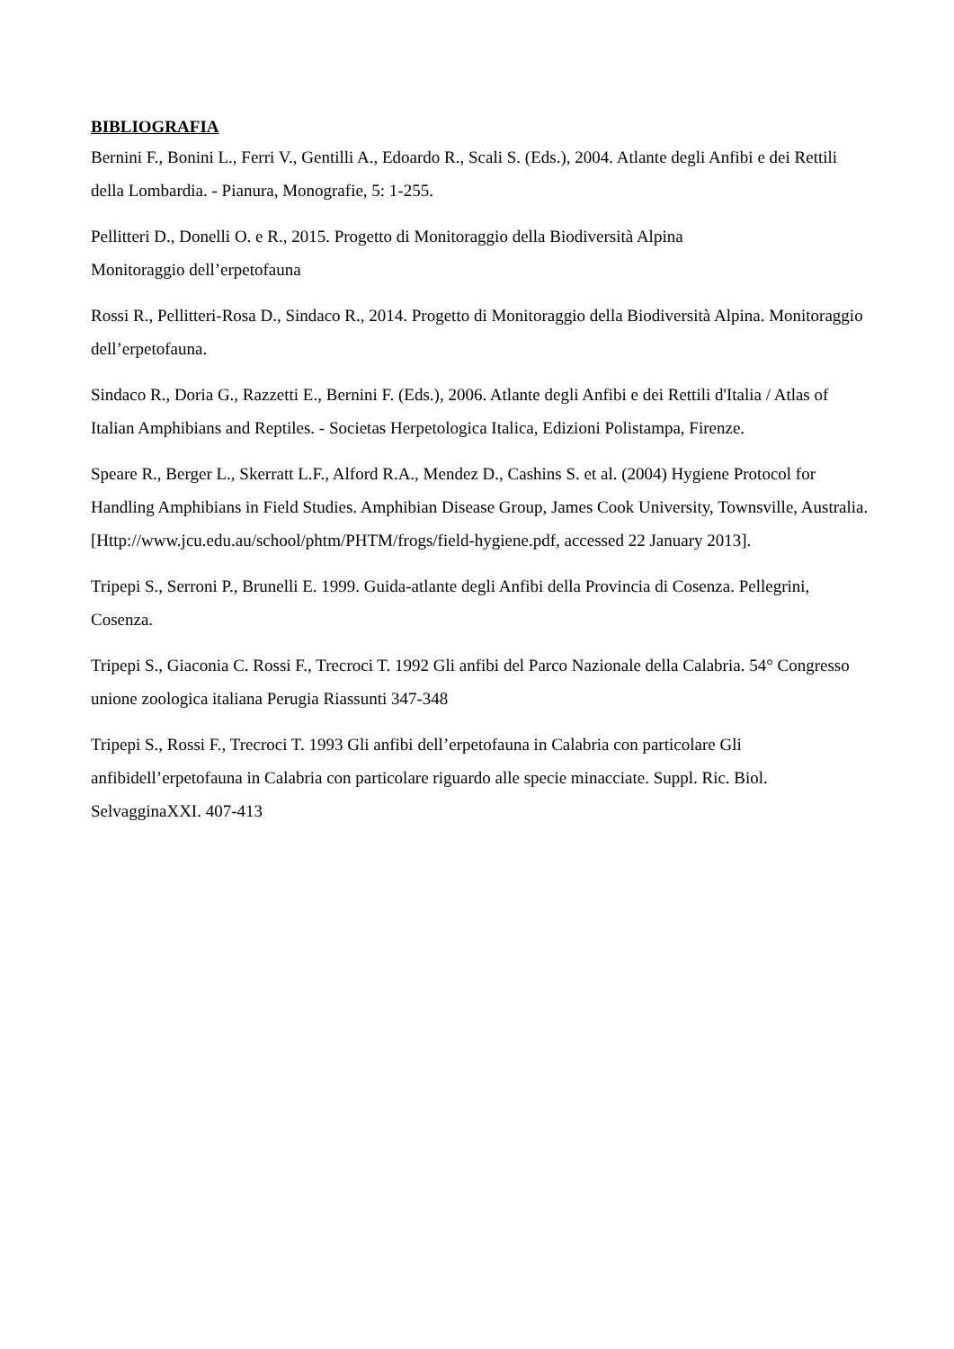BIBLIOGRAFIA
Bernini F., Bonini L., Ferri V., Gentilli A., Edoardo R., Scali S. (Eds.), 2004. Atlante degli Anfibi e dei Rettili della Lombardia. - Pianura, Monografie, 5: 1-255.
Pellitteri D., Donelli O. e R., 2015. Progetto di Monitoraggio della Biodiversità Alpina
Monitoraggio dell’erpetofauna
Rossi R., Pellitteri-Rosa D., Sindaco R., 2014. Progetto di Monitoraggio della Biodiversità Alpina. Monitoraggio dell’erpetofauna.
Sindaco R., Doria G., Razzetti E., Bernini F. (Eds.), 2006. Atlante degli Anfibi e dei Rettili d'Italia / Atlas of Italian Amphibians and Reptiles. - Societas Herpetologica Italica, Edizioni Polistampa, Firenze.
Speare R., Berger L., Skerratt L.F., Alford R.A., Mendez D., Cashins S. et al. (2004) Hygiene Protocol for Handling Amphibians in Field Studies. Amphibian Disease Group, James Cook University, Townsville, Australia. [Http://www.jcu.edu.au/school/phtm/PHTM/frogs/field-hygiene.pdf, accessed 22 January 2013].
Tripepi S., Serroni P., Brunelli E. 1999. Guida-atlante degli Anfibi della Provincia di Cosenza. Pellegrini, Cosenza.
Tripepi S., Giaconia C. Rossi F., Trecroci T. 1992 Gli anfibi del Parco Nazionale della Calabria. 54° Congresso unione zoologica italiana Perugia Riassunti 347-348
Tripepi S., Rossi F., Trecroci T. 1993 Gli anfibi dell’erpetofauna in Calabria con particolare Gli anfibidell’erpetofauna in Calabria con particolare riguardo alle specie minacciate. Suppl. Ric. Biol. SelvagginaXXI. 407-413